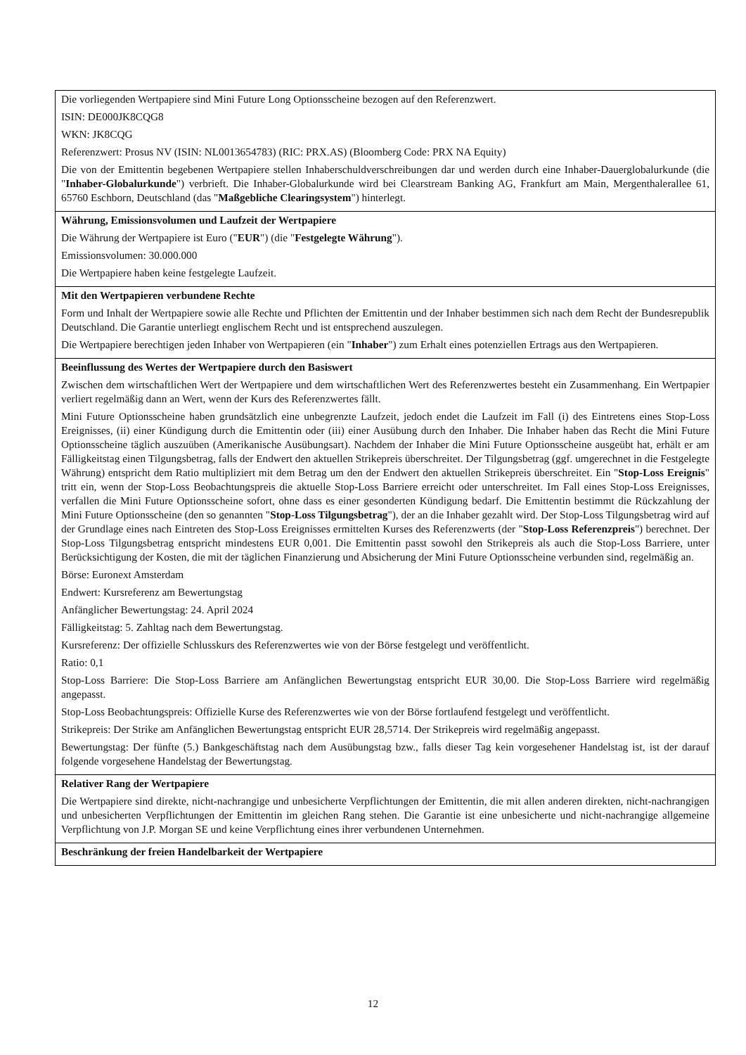| Die vorliegenden Wertpapiere sind Mini Future Long Optionsscheine bezogen auf den Referenzwert. ISIN: DE000JK8CQG8 WKN: JK8CQG Referenzwert: Prosus NV (ISIN: NL0013654783) (RIC: PRX.AS) (Bloomberg Code: PRX NA Equity) Die von der Emittentin begebenen Wertpapiere stellen Inhaberschuldverschreibungen dar und werden durch eine Inhaber-Dauerglobalurkunde (die " Inhaber-Globalurkunde ") verbrieft. Die Inhaber-Globalurkunde wird bei Clearstream Banking AG, Frankfurt am Main, Mergenthalerallee 61, 65760 Eschborn, Deutschland (das " Maßgebliche Clearingsystem ") hinterlegt. |
| Währung, Emissionsvolumen und Laufzeit der Wertpapiere Die Währung der Wertpapiere ist Euro (" EUR ") (die " Festgelegte Währung "). Emissionsvolumen: 30.000.000 Die Wertpapiere haben keine festgelegte Laufzeit. |
| Mit den Wertpapieren verbundene Rechte Form und Inhalt der Wertpapiere sowie alle Rechte und Pflichten der Emittentin und der Inhaber bestimmen sich nach dem Recht der Bundesrepublik Deutschland. Die Garantie unterliegt englischem Recht und ist entsprechend auszulegen. Die Wertpapiere berechtigen jeden Inhaber von Wertpapieren (ein " Inhaber ") zum Erhalt eines potenziellen Ertrags aus den Wertpapieren. |
| Beeinflussung des Wertes der Wertpapiere durch den Basiswert Zwischen dem wirtschaftlichen Wert der Wertpapiere und dem wirtschaftlichen Wert des Referenzwertes besteht ein Zusammenhang. Ein Wertpapier verliert regelmäßig dann an Wert, wenn der Kurs des Referenzwertes fällt. Mini Future Optionsscheine haben grundsätzlich eine unbegrenzte Laufzeit, jedoch endet die Laufzeit im Fall (i) des Eintretens eines Stop-Loss Ereignisses, (ii) einer Kündigung durch die Emittentin oder (iii) einer Ausübung durch den Inhaber. Die Inhaber haben das Recht die Mini Future Optionsscheine täglich auszuüben (Amerikanische Ausübungsart). Nachdem der Inhaber die Mini Future Optionsscheine ausgeübt hat, erhält er am Fälligkeitstag einen Tilgungsbetrag, falls der Endwert den aktuellen Strikepreis überschreitet. Der Tilgungsbetrag (ggf. umgerechnet in die Festgelegte Währung) entspricht dem Ratio multipliziert mit dem Betrag um den der Endwert den aktuellen Strikepreis überschreitet. Ein " Stop-Loss Ereignis " tritt ein, wenn der Stop-Loss Beobachtungspreis die aktuelle Stop-Loss Barriere erreicht oder unterschreitet. Im Fall eines Stop-Loss Ereignisses, verfallen die Mini Future Optionsscheine sofort, ohne dass es einer gesonderten Kündigung bedarf. Die Emittentin bestimmt die Rückzahlung der Mini Future Optionsscheine (den so genannten " Stop-Loss Tilgungsbetrag "), der an die Inhaber gezahlt wird. Der Stop-Loss Tilgungsbetrag wird auf der Grundlage eines nach Eintreten des Stop-Loss Ereignisses ermittelten Kurses des Referenzwerts (der " Stop-Loss Referenzpreis ") berechnet. Der Stop-Loss Tilgungsbetrag entspricht mindestens EUR 0,001. Die Emittentin passt sowohl den Strikepreis als auch die Stop-Loss Barriere, unter Berücksichtigung der Kosten, die mit der täglichen Finanzierung und Absicherung der Mini Future Optionsscheine verbunden sind, regelmäßig an. Börse: Euronext Amsterdam Endwert: Kursreferenz am Bewertungstag Anfänglicher Bewertungstag: 24. April 2024 Fälligkeitstag: 5. Zahltag nach dem Bewertungstag. Kursreferenz: Der offizielle Schlusskurs des Referenzwertes wie von der Börse festgelegt und veröffentlicht. Ratio: 0,1 Stop-Loss Barriere: Die Stop-Loss Barriere am Anfänglichen Bewertungstag entspricht EUR 30,00. Die Stop-Loss Barriere wird regelmäßig angepasst. Stop-Loss Beobachtungspreis: Offizielle Kurse des Referenzwertes wie von der Börse fortlaufend festgelegt und veröffentlicht. Strikepreis: Der Strike am Anfänglichen Bewertungstag entspricht EUR 28,5714. Der Strikepreis wird regelmäßig angepasst. Bewertungstag: Der fünfte (5.) Bankgeschäftstag nach dem Ausübungstag bzw., falls dieser Tag kein vorgesehener Handelstag ist, ist der darauf folgende vorgesehene Handelstag der Bewertungstag. |
| Relativer Rang der Wertpapiere Die Wertpapiere sind direkte, nicht-nachrangige und unbesicherte Verpflichtungen der Emittentin, die mit allen anderen direkten, nicht-nachrangigen und unbesicherten Verpflichtungen der Emittentin im gleichen Rang stehen. Die Garantie ist eine unbesicherte und nicht-nachrangige allgemeine Verpflichtung von J.P. Morgan SE und keine Verpflichtung eines ihrer verbundenen Unternehmen. |
| Beschränkung der freien Handelbarkeit der Wertpapiere |
12